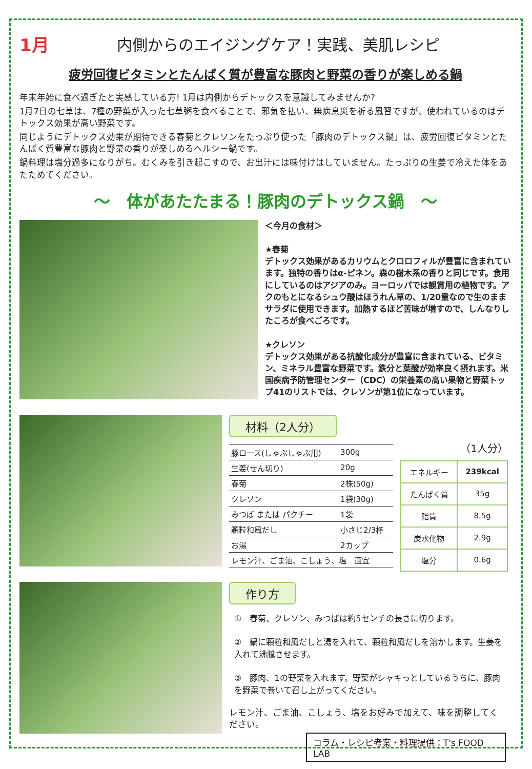1月
内側からのエイジングケア！実践、美肌レシピ
疲労回復ビタミンとたんぱく質が豊富な豚肉と野菜の香りが楽しめる鍋
年末年始に食べ過ぎたと実感している方! 1月は内側からデトックスを意識してみませんか?
1月7日の七草は、7種の野菜が入った七草粥を食べることで、邪気を払い、無病息災を祈る風習ですが、使われているのはデトックス効果が高い野菜です。
同じようにデトックス効果が期待できる春菊とクレソンをたっぷり使った「豚肉のデトックス鍋」は、疲労回復ビタミンとたんぱく質豊富な豚肉と野菜の香りが楽しめるヘルシー鍋です。
鍋料理は塩分過多になりがち。むくみを引き起こすので、お出汁には味付けはしていません。たっぷりの生姜で冷えた体をあたためてください。
～　体があたたまる！豚肉のデトックス鍋　～
＜今月の食材＞
★春菊
デトックス効果があるカリウムとクロロフィルが豊富に含まれています。独特の香りはα-ピネン。森の樹木系の香りと同じです。食用にしているのはアジアのみ。ヨーロッパでは観賞用の植物です。アクのもとになるシュウ酸はほうれん草の、1/20量なので生のままサラダに使用できます。加熱するほど苦味が増すので、しんなりしたころが食べごろです。
★クレソン
デトックス効果がある抗酸化成分が豊富に含まれている、ビタミン、ミネラル豊富な野菜です。鉄分と葉酸が効率良く摂れます。米国疾病予防管理センター（CDC）の栄養素の高い果物と野菜トップ41のリストでは、クレソンが第1位になっています。
材料（2人分）
| 豚ロース(しゃぶしゃぶ用) | 300g |
| 生姜(せん切り) | 20g |
| 春菊 | 2株(50g) |
| クレソン | 1袋(30g) |
| みつば または パクチー | 1袋 |
| 顆粒和風だし | 小さじ2/3杯 |
| お湯 | 2カップ |
| レモン汁、ごま油、こしょう、塩 適宜 | |
（1人分）
| エネルギー | 239kcal |
| たんぱく質 | 35g |
| 脂質 | 8.5g |
| 炭水化物 | 2.9g |
| 塩分 | 0.6g |
作り方
①　春菊、クレソン、みつばは約5センチの長さに切ります。
②　鍋に顆粒和風だしと湯を入れて、顆粒和風だしを溶かします。生姜を入れて沸騰させます。
③　豚肉、1の野菜を入れます。野菜がシャキっとしているうちに、豚肉を野菜で巻いて召し上がってください。
レモン汁、ごま油、こしょう、塩をお好みで加えて、味を調整してください。
コラム・レシピ考案・料理提供：T's FOOD LAB